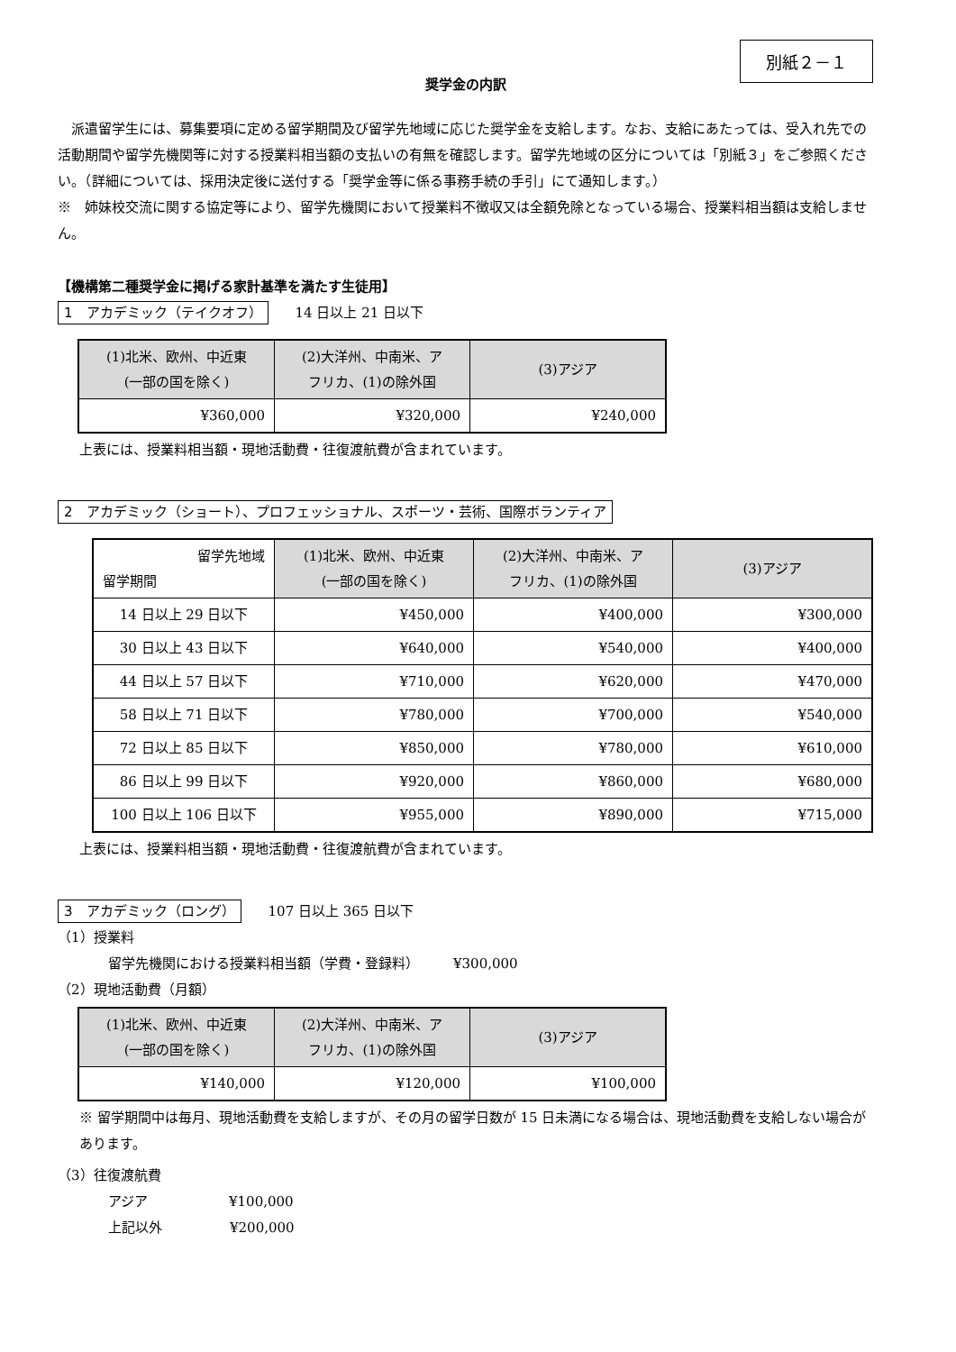別紙２－１
奨学金の内訳
　派遣留学生には、募集要項に定める留学期間及び留学先地域に応じた奨学金を支給します。なお、支給にあたっては、受入れ先での活動期間や留学先機関等に対する授業料相当額の支払いの有無を確認します。留学先地域の区分については「別紙３」をご参照ください。（詳細については、採用決定後に送付する「奨学金等に係る事務手続の手引」にて通知します。）
※　姉妹校交流に関する協定等により、留学先機関において授業料不徴収又は全額免除となっている場合、授業料相当額は支給しません。
【機構第二種奨学金に掲げる家計基準を満たす生徒用】
1　アカデミック（テイクオフ）　　14 日以上 21 日以下
| (1)北米、欧州、中近東 (一部の国を除く) | (2)大洋州、中南米、ア フリカ、(1)の除外国 | (3)アジア |
| --- | --- | --- |
| ¥360,000 | ¥320,000 | ¥240,000 |
上表には、授業料相当額・現地活動費・往復渡航費が含まれています。
2　アカデミック（ショート）、プロフェッショナル、スポーツ・芸術、国際ボランティア
| 留学先地域 留学期間 | (1)北米、欧州、中近東 (一部の国を除く) | (2)大洋州、中南米、ア フリカ、(1)の除外国 | (3)アジア |
| --- | --- | --- | --- |
| 14 日以上 29 日以下 | ¥450,000 | ¥400,000 | ¥300,000 |
| 30 日以上 43 日以下 | ¥640,000 | ¥540,000 | ¥400,000 |
| 44 日以上 57 日以下 | ¥710,000 | ¥620,000 | ¥470,000 |
| 58 日以上 71 日以下 | ¥780,000 | ¥700,000 | ¥540,000 |
| 72 日以上 85 日以下 | ¥850,000 | ¥780,000 | ¥610,000 |
| 86 日以上 99 日以下 | ¥920,000 | ¥860,000 | ¥680,000 |
| 100 日以上 106 日以下 | ¥955,000 | ¥890,000 | ¥715,000 |
上表には、授業料相当額・現地活動費・往復渡航費が含まれています。
3　アカデミック（ロング）　　107 日以上 365 日以下
（1）授業料
留学先機関における授業料相当額（学費・登録料）　　　¥300,000
（2）現地活動費（月額）
| (1)北米、欧州、中近東 (一部の国を除く) | (2)大洋州、中南米、ア フリカ、(1)の除外国 | (3)アジア |
| --- | --- | --- |
| ¥140,000 | ¥120,000 | ¥100,000 |
※ 留学期間中は毎月、現地活動費を支給しますが、その月の留学日数が 15 日未満になる場合は、現地活動費を支給しない場合があります。
（3）往復渡航費
アジア　　　　　　¥100,000
上記以外　　　　　¥200,000